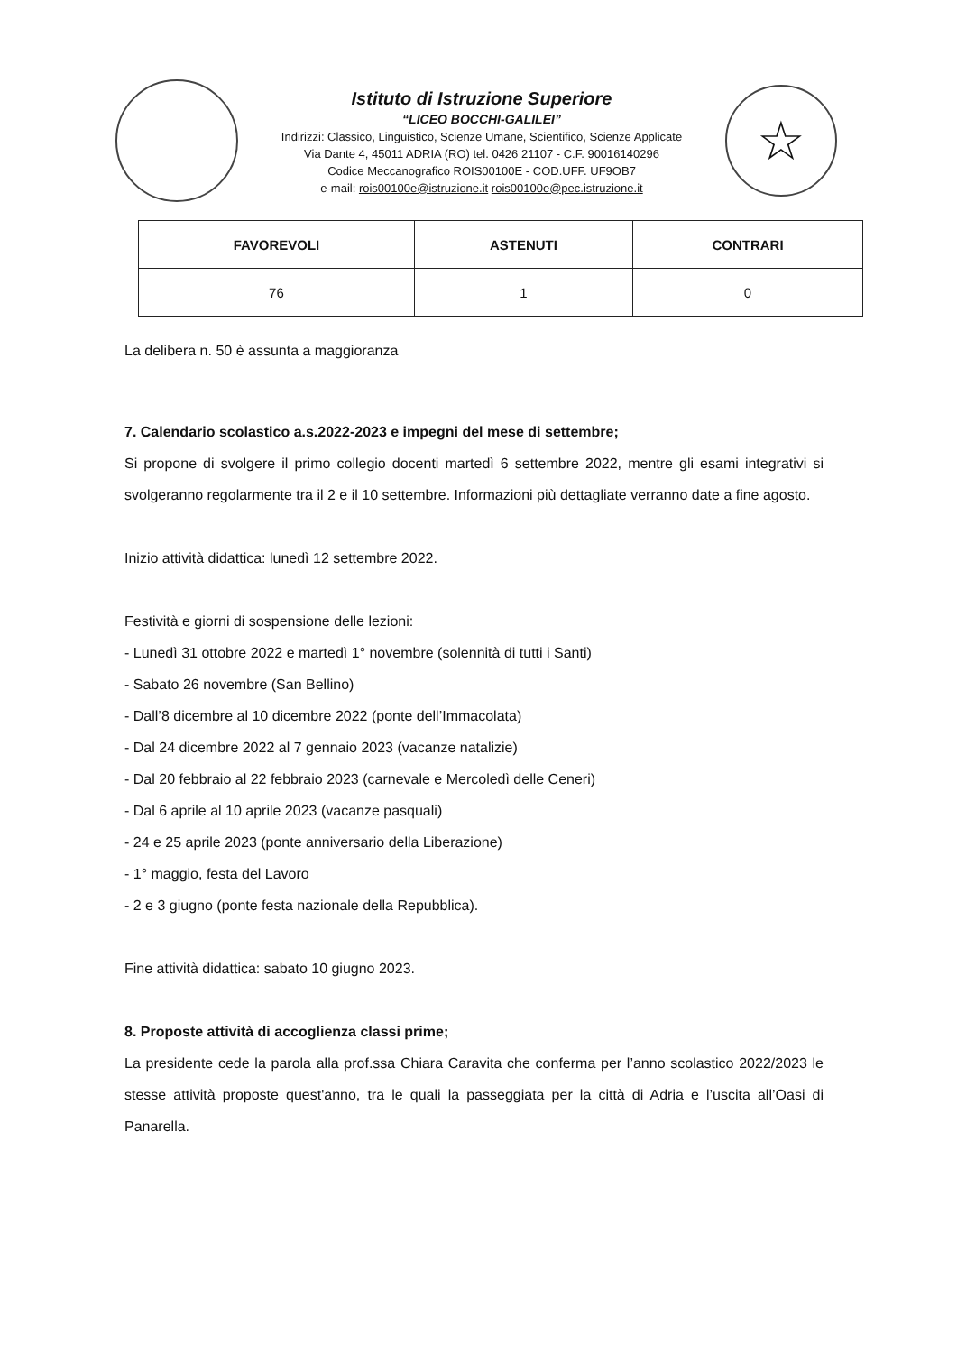Istituto di Istruzione Superiore
“LICEO BOCCHI-GALILEI”
Indirizzi: Classico, Linguistico, Scienze Umane, Scientifico, Scienze Applicate
Via Dante 4, 45011 ADRIA (RO) tel. 0426 21107 - C.F. 90016140296
Codice Meccanografico ROIS00100E - COD.UFF. UF9OB7
e-mail: rois00100e@istruzione.it rois00100e@pec.istruzione.it
☆
| FAVOREVOLI | ASTENUTI | CONTRARI |
| --- | --- | --- |
| 76 | 1 | 0 |
La delibera n. 50 è assunta a maggioranza
7. Calendario scolastico a.s.2022-2023 e impegni del mese di settembre;
Si propone di svolgere il primo collegio docenti martedì 6 settembre 2022, mentre gli esami integrativi si svolgeranno regolarmente tra il 2 e il 10 settembre. Informazioni più dettagliate verranno date a fine agosto.
Inizio attività didattica: lunedì 12 settembre 2022.
Festività e giorni di sospensione delle lezioni:
- Lunedì 31 ottobre 2022 e martedì 1° novembre (solennità di tutti i Santi)
- Sabato 26 novembre (San Bellino)
- Dall’8 dicembre al 10 dicembre 2022 (ponte dell’Immacolata)
- Dal 24 dicembre 2022 al 7 gennaio 2023 (vacanze natalizie)
- Dal 20 febbraio al 22 febbraio 2023 (carnevale e Mercoledì delle Ceneri)
- Dal 6 aprile al 10 aprile 2023 (vacanze pasquali)
- 24 e 25 aprile 2023 (ponte anniversario della Liberazione)
- 1° maggio, festa del Lavoro
- 2 e 3 giugno (ponte festa nazionale della Repubblica).
Fine attività didattica: sabato 10 giugno 2023.
8. Proposte attività di accoglienza classi prime;
La presidente cede la parola alla prof.ssa Chiara Caravita che conferma per l’anno scolastico 2022/2023 le stesse attività proposte quest'anno, tra le quali la passeggiata per la città di Adria e l’uscita all’Oasi di Panarella.